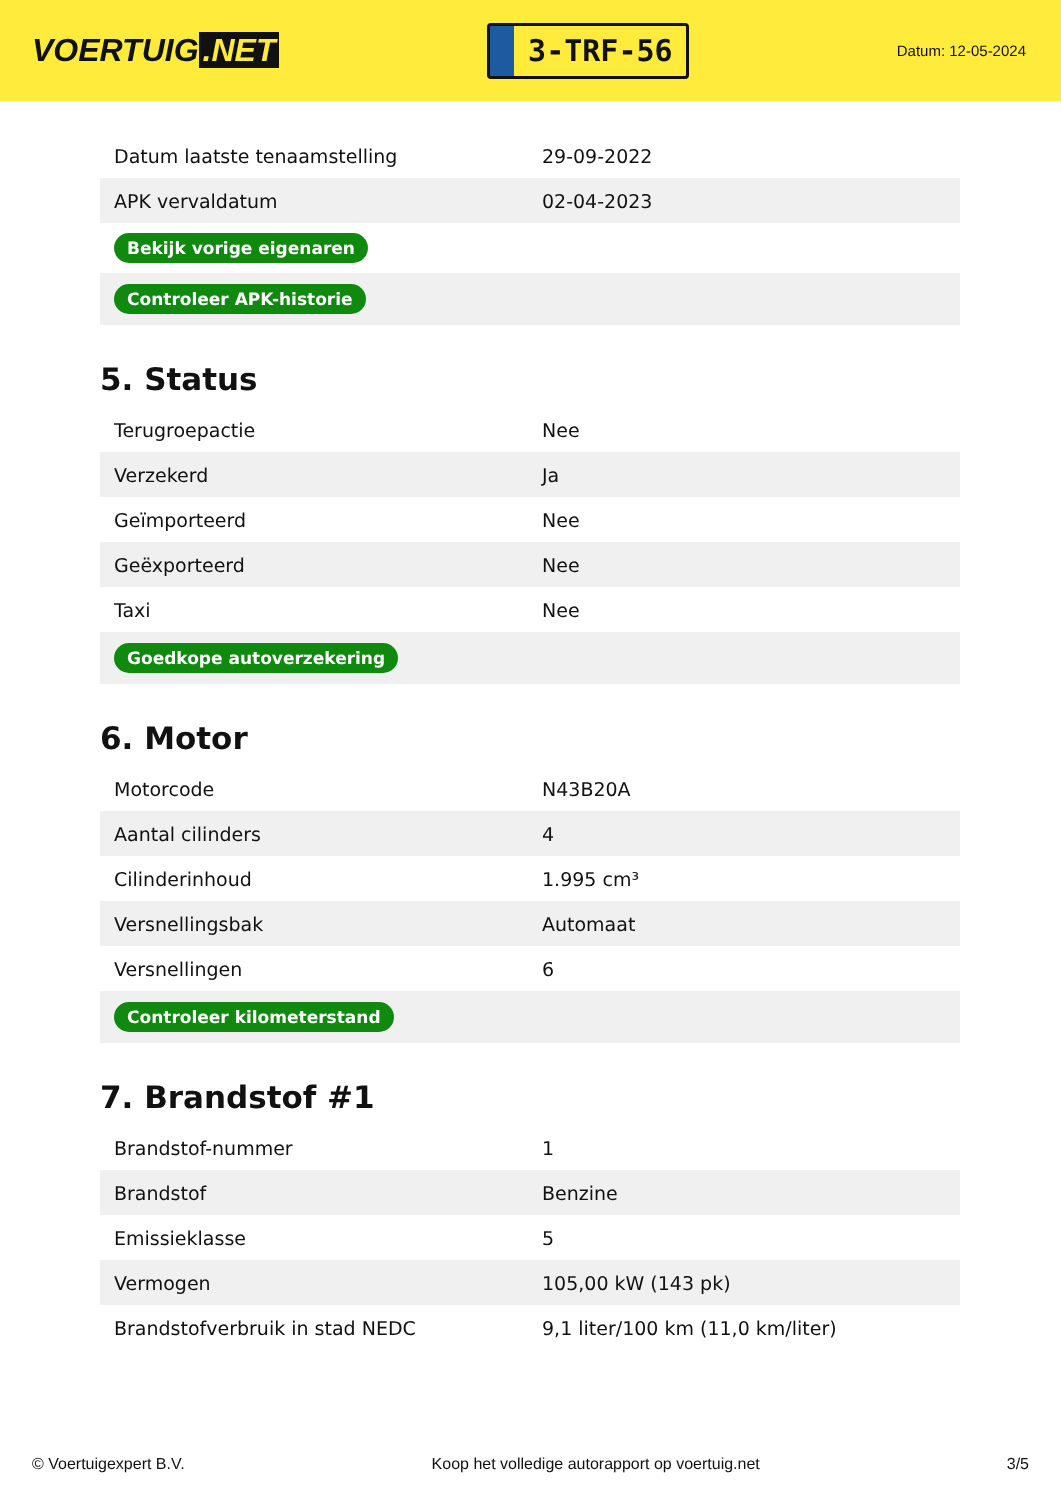VOERTUIG.NET
3-TRF-56
Datum: 12-05-2024
| Datum laatste tenaamstelling | 29-09-2022 |
| APK vervaldatum | 02-04-2023 |
| Bekijk vorige eigenaren | |
| Controleer APK-historie | |
5. Status
| Terugroepactie | Nee |
| Verzekerd | Ja |
| Geïmporteerd | Nee |
| Geëxporteerd | Nee |
| Taxi | Nee |
| Goedkope autoverzekering | |
6. Motor
| Motorcode | N43B20A |
| Aantal cilinders | 4 |
| Cilinderinhoud | 1.995 cm³ |
| Versnellingsbak | Automaat |
| Versnellingen | 6 |
| Controleer kilometerstand | |
7. Brandstof #1
| Brandstof-nummer | 1 |
| Brandstof | Benzine |
| Emissieklasse | 5 |
| Vermogen | 105,00 kW (143 pk) |
| Brandstofverbruik in stad NEDC | 9,1 liter/100 km (11,0 km/liter) |
© Voertuigexpert B.V. Koop het volledige autorapport op voertuig.net 3/5